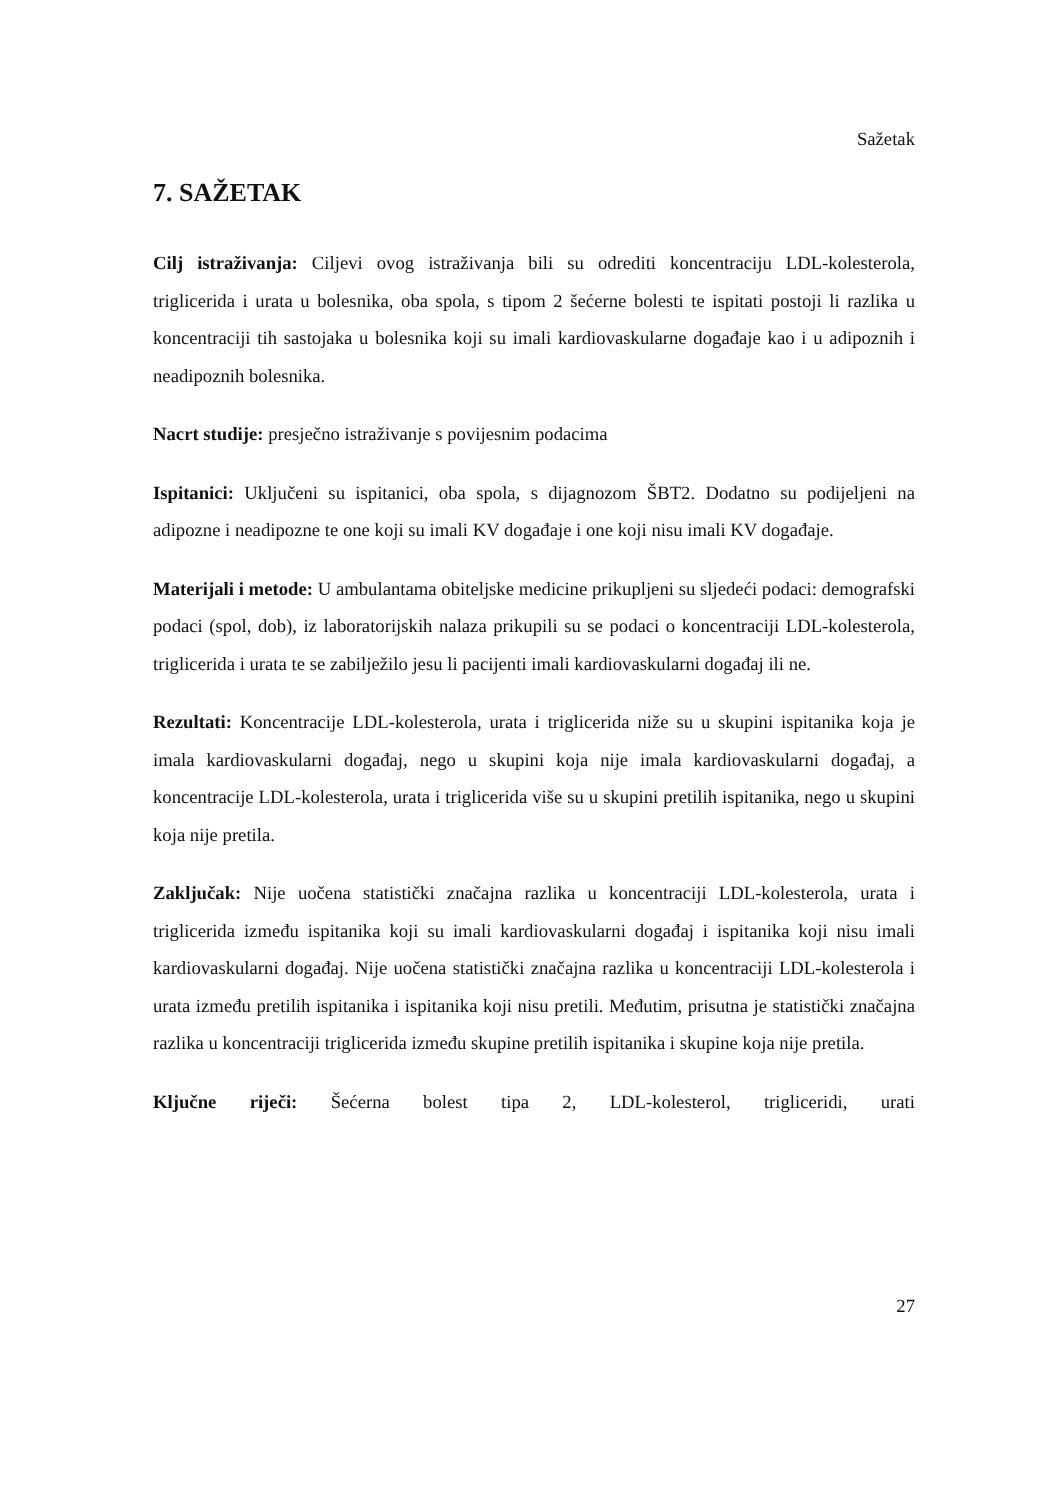Sažetak
7. SAŽETAK
Cilj istraživanja: Ciljevi ovog istraživanja bili su odrediti koncentraciju LDL-kolesterola, triglicerida i urata u bolesnika, oba spola, s tipom 2 šećerne bolesti te ispitati postoji li razlika u koncentraciji tih sastojaka u bolesnika koji su imali kardiovaskularne događaje kao i u adipoznih i neadipoznih bolesnika.
Nacrt studije: presječno istraživanje s povijesnim podacima
Ispitanici: Uključeni su ispitanici, oba spola, s dijagnozom ŠBT2. Dodatno su podijeljeni na adipozne i neadipozne te one koji su imali KV događaje i one koji nisu imali KV događaje.
Materijali i metode: U ambulantama obiteljske medicine prikupljeni su sljedeći podaci: demografski podaci (spol, dob), iz laboratorijskih nalaza prikupili su se podaci o koncentraciji LDL-kolesterola, triglicerida i urata te se zabilježilo jesu li pacijenti imali kardiovaskularni događaj ili ne.
Rezultati: Koncentracije LDL-kolesterola, urata i triglicerida niže su u skupini ispitanika koja je imala kardiovaskularni događaj, nego u skupini koja nije imala kardiovaskularni događaj, a koncentracije LDL-kolesterola, urata i triglicerida više su u skupini pretilih ispitanika, nego u skupini koja nije pretila.
Zaključak: Nije uočena statistički značajna razlika u koncentraciji LDL-kolesterola, urata i triglicerida između ispitanika koji su imali kardiovaskularni događaj i ispitanika koji nisu imali kardiovaskularni događaj. Nije uočena statistički značajna razlika u koncentraciji LDL-kolesterola i urata između pretilih ispitanika i ispitanika koji nisu pretili. Međutim, prisutna je statistički značajna razlika u koncentraciji triglicerida između skupine pretilih ispitanika i skupine koja nije pretila.
Ključne riječi: Šećerna bolest tipa 2, LDL-kolesterol, trigliceridi, urati
27